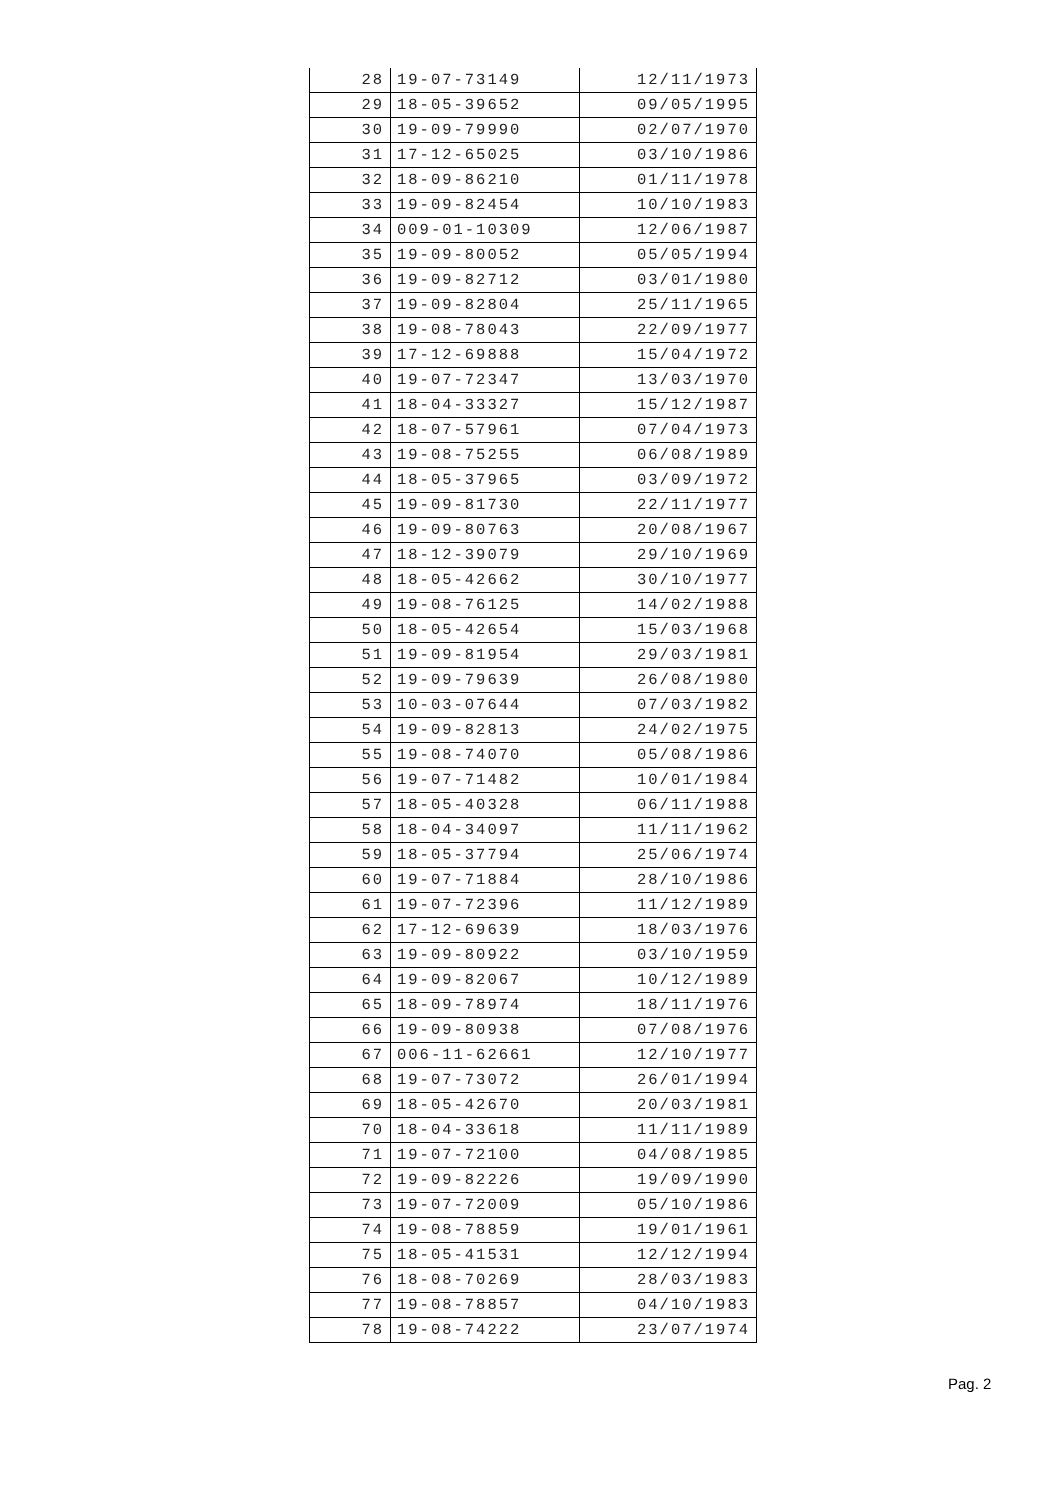| 28 | 19-07-73149 | 12/11/1973 |
| 29 | 18-05-39652 | 09/05/1995 |
| 30 | 19-09-79990 | 02/07/1970 |
| 31 | 17-12-65025 | 03/10/1986 |
| 32 | 18-09-86210 | 01/11/1978 |
| 33 | 19-09-82454 | 10/10/1983 |
| 34 | 009-01-10309 | 12/06/1987 |
| 35 | 19-09-80052 | 05/05/1994 |
| 36 | 19-09-82712 | 03/01/1980 |
| 37 | 19-09-82804 | 25/11/1965 |
| 38 | 19-08-78043 | 22/09/1977 |
| 39 | 17-12-69888 | 15/04/1972 |
| 40 | 19-07-72347 | 13/03/1970 |
| 41 | 18-04-33327 | 15/12/1987 |
| 42 | 18-07-57961 | 07/04/1973 |
| 43 | 19-08-75255 | 06/08/1989 |
| 44 | 18-05-37965 | 03/09/1972 |
| 45 | 19-09-81730 | 22/11/1977 |
| 46 | 19-09-80763 | 20/08/1967 |
| 47 | 18-12-39079 | 29/10/1969 |
| 48 | 18-05-42662 | 30/10/1977 |
| 49 | 19-08-76125 | 14/02/1988 |
| 50 | 18-05-42654 | 15/03/1968 |
| 51 | 19-09-81954 | 29/03/1981 |
| 52 | 19-09-79639 | 26/08/1980 |
| 53 | 10-03-07644 | 07/03/1982 |
| 54 | 19-09-82813 | 24/02/1975 |
| 55 | 19-08-74070 | 05/08/1986 |
| 56 | 19-07-71482 | 10/01/1984 |
| 57 | 18-05-40328 | 06/11/1988 |
| 58 | 18-04-34097 | 11/11/1962 |
| 59 | 18-05-37794 | 25/06/1974 |
| 60 | 19-07-71884 | 28/10/1986 |
| 61 | 19-07-72396 | 11/12/1989 |
| 62 | 17-12-69639 | 18/03/1976 |
| 63 | 19-09-80922 | 03/10/1959 |
| 64 | 19-09-82067 | 10/12/1989 |
| 65 | 18-09-78974 | 18/11/1976 |
| 66 | 19-09-80938 | 07/08/1976 |
| 67 | 006-11-62661 | 12/10/1977 |
| 68 | 19-07-73072 | 26/01/1994 |
| 69 | 18-05-42670 | 20/03/1981 |
| 70 | 18-04-33618 | 11/11/1989 |
| 71 | 19-07-72100 | 04/08/1985 |
| 72 | 19-09-82226 | 19/09/1990 |
| 73 | 19-07-72009 | 05/10/1986 |
| 74 | 19-08-78859 | 19/01/1961 |
| 75 | 18-05-41531 | 12/12/1994 |
| 76 | 18-08-70269 | 28/03/1983 |
| 77 | 19-08-78857 | 04/10/1983 |
| 78 | 19-08-74222 | 23/07/1974 |
Pag. 2